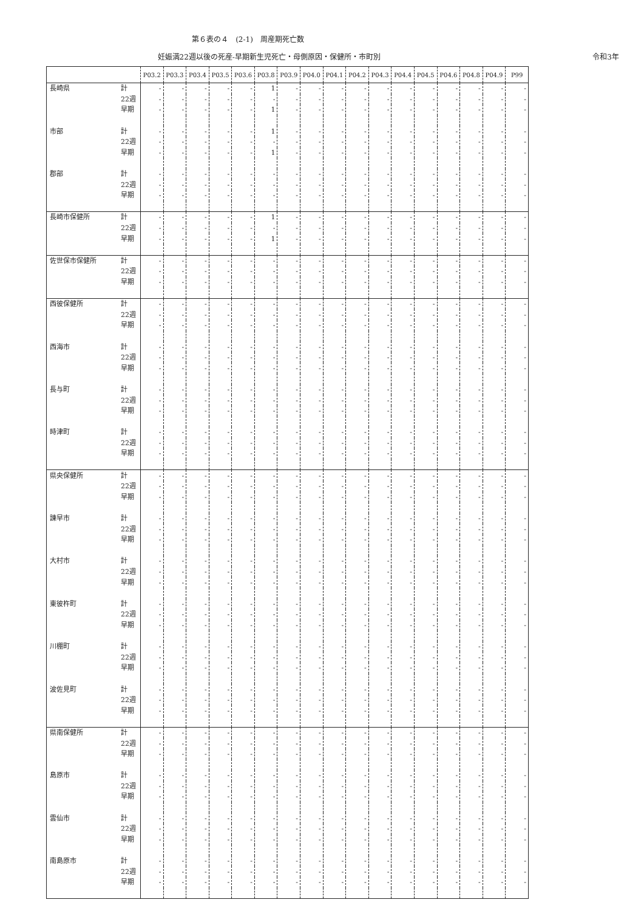第６表の４　(2-1)　周産期死亡数
妊娠満22週以後の死産-早期新生児死亡・母側原因・保健所・市町別
令和3年
| | | P03.2 | P03.3 | P03.4 | P03.5 | P03.6 | P03.8 | P03.9 | P04.0 | P04.1 | P04.2 | P04.3 | P04.4 | P04.5 | P04.6 | P04.8 | P04.9 | P99 |
| --- | --- | --- | --- | --- | --- | --- | --- | --- | --- | --- | --- | --- | --- | --- | --- | --- | --- | --- |
| 長崎県 | 計 | - | - | - | - | - | 1 | - | - | - | - | - | - | - | - | - | - | - |
| | 22週 | - | - | - | - | - | - | - | - | - | - | - | - | - | - | - | - | - |
| | 早期 | - | - | - | - | - | 1 | - | - | - | - | - | - | - | - | - | - | - |
| 市部 | 計 | - | - | - | - | - | 1 | - | - | - | - | - | - | - | - | - | - | - |
| | 22週 | - | - | - | - | - | - | - | - | - | - | - | - | - | - | - | - | - |
| | 早期 | - | - | - | - | - | 1 | - | - | - | - | - | - | - | - | - | - | - |
| 郡部 | 計 | - | - | - | - | - | - | - | - | - | - | - | - | - | - | - | - | - |
| | 22週 | - | - | - | - | - | - | - | - | - | - | - | - | - | - | - | - | - |
| | 早期 | - | - | - | - | - | - | - | - | - | - | - | - | - | - | - | - | - |
| 長崎市保健所 | 計 | - | - | - | - | - | 1 | - | - | - | - | - | - | - | - | - | - | - |
| | 22週 | - | - | - | - | - | - | - | - | - | - | - | - | - | - | - | - | - |
| | 早期 | - | - | - | - | - | 1 | - | - | - | - | - | - | - | - | - | - | - |
| 佐世保市保健所 | 計 | - | - | - | - | - | - | - | - | - | - | - | - | - | - | - | - | - |
| | 22週 | - | - | - | - | - | - | - | - | - | - | - | - | - | - | - | - | - |
| | 早期 | - | - | - | - | - | - | - | - | - | - | - | - | - | - | - | - | - |
| 西彼保健所 | 計 | - | - | - | - | - | - | - | - | - | - | - | - | - | - | - | - | - |
| | 22週 | - | - | - | - | - | - | - | - | - | - | - | - | - | - | - | - | - |
| | 早期 | - | - | - | - | - | - | - | - | - | - | - | - | - | - | - | - | - |
| 西海市 | 計 | - | - | - | - | - | - | - | - | - | - | - | - | - | - | - | - | - |
| | 22週 | - | - | - | - | - | - | - | - | - | - | - | - | - | - | - | - | - |
| | 早期 | - | - | - | - | - | - | - | - | - | - | - | - | - | - | - | - | - |
| 長与町 | 計 | - | - | - | - | - | - | - | - | - | - | - | - | - | - | - | - | - |
| | 22週 | - | - | - | - | - | - | - | - | - | - | - | - | - | - | - | - | - |
| | 早期 | - | - | - | - | - | - | - | - | - | - | - | - | - | - | - | - | - |
| 時津町 | 計 | - | - | - | - | - | - | - | - | - | - | - | - | - | - | - | - | - |
| | 22週 | - | - | - | - | - | - | - | - | - | - | - | - | - | - | - | - | - |
| | 早期 | - | - | - | - | - | - | - | - | - | - | - | - | - | - | - | - | - |
| 県央保健所 | 計 | - | - | - | - | - | - | - | - | - | - | - | - | - | - | - | - | - |
| | 22週 | - | - | - | - | - | - | - | - | - | - | - | - | - | - | - | - | - |
| | 早期 | - | - | - | - | - | - | - | - | - | - | - | - | - | - | - | - | - |
| 諫早市 | 計 | - | - | - | - | - | - | - | - | - | - | - | - | - | - | - | - | - |
| | 22週 | - | - | - | - | - | - | - | - | - | - | - | - | - | - | - | - | - |
| | 早期 | - | - | - | - | - | - | - | - | - | - | - | - | - | - | - | - | - |
| 大村市 | 計 | - | - | - | - | - | - | - | - | - | - | - | - | - | - | - | - | - |
| | 22週 | - | - | - | - | - | - | - | - | - | - | - | - | - | - | - | - | - |
| | 早期 | - | - | - | - | - | - | - | - | - | - | - | - | - | - | - | - | - |
| 東彼杵町 | 計 | - | - | - | - | - | - | - | - | - | - | - | - | - | - | - | - | - |
| | 22週 | - | - | - | - | - | - | - | - | - | - | - | - | - | - | - | - | - |
| | 早期 | - | - | - | - | - | - | - | - | - | - | - | - | - | - | - | - | - |
| 川棚町 | 計 | - | - | - | - | - | - | - | - | - | - | - | - | - | - | - | - | - |
| | 22週 | - | - | - | - | - | - | - | - | - | - | - | - | - | - | - | - | - |
| | 早期 | - | - | - | - | - | - | - | - | - | - | - | - | - | - | - | - | - |
| 波佐見町 | 計 | - | - | - | - | - | - | - | - | - | - | - | - | - | - | - | - | - |
| | 22週 | - | - | - | - | - | - | - | - | - | - | - | - | - | - | - | - | - |
| | 早期 | - | - | - | - | - | - | - | - | - | - | - | - | - | - | - | - | - |
| 県南保健所 | 計 | - | - | - | - | - | - | - | - | - | - | - | - | - | - | - | - | - |
| | 22週 | - | - | - | - | - | - | - | - | - | - | - | - | - | - | - | - | - |
| | 早期 | - | - | - | - | - | - | - | - | - | - | - | - | - | - | - | - | - |
| 島原市 | 計 | - | - | - | - | - | - | - | - | - | - | - | - | - | - | - | - | - |
| | 22週 | - | - | - | - | - | - | - | - | - | - | - | - | - | - | - | - | - |
| | 早期 | - | - | - | - | - | - | - | - | - | - | - | - | - | - | - | - | - |
| 雲仙市 | 計 | - | - | - | - | - | - | - | - | - | - | - | - | - | - | - | - | - |
| | 22週 | - | - | - | - | - | - | - | - | - | - | - | - | - | - | - | - | - |
| | 早期 | - | - | - | - | - | - | - | - | - | - | - | - | - | - | - | - | - |
| 南島原市 | 計 | - | - | - | - | - | - | - | - | - | - | - | - | - | - | - | - | - |
| | 22週 | - | - | - | - | - | - | - | - | - | - | - | - | - | - | - | - | - |
| | 早期 | - | - | - | - | - | - | - | - | - | - | - | - | - | - | - | - | - |